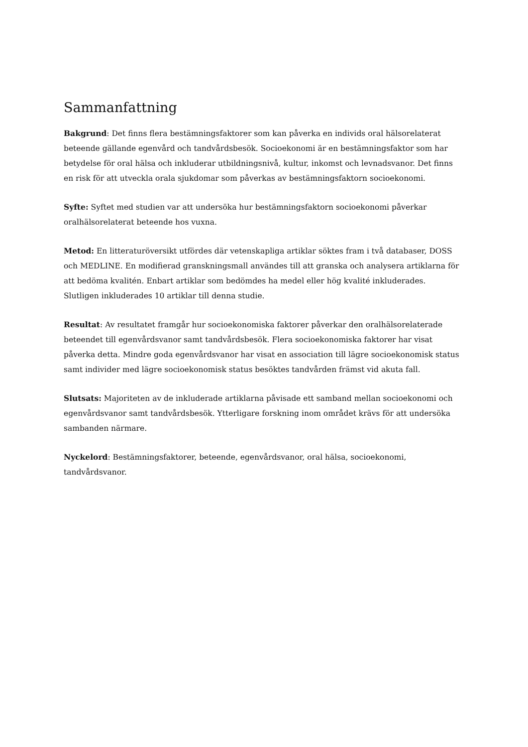Sammanfattning
Bakgrund: Det finns flera bestämningsfaktorer som kan påverka en individs oral hälsorelaterat beteende gällande egenvård och tandvårdsbesök. Socioekonomi är en bestämningsfaktor som har betydelse för oral hälsa och inkluderar utbildningsnivå, kultur, inkomst och levnadsvanor. Det finns en risk för att utveckla orala sjukdomar som påverkas av bestämningsfaktorn socioekonomi.
Syfte: Syftet med studien var att undersöka hur bestämningsfaktorn socioekonomi påverkar oralhälsorelaterat beteende hos vuxna.
Metod: En litteraturöversikt utfördes där vetenskapliga artiklar söktes fram i två databaser, DOSS och MEDLINE. En modifierad granskningsmall användes till att granska och analysera artiklarna för att bedöma kvalitén. Enbart artiklar som bedömdes ha medel eller hög kvalité inkluderades. Slutligen inkluderades 10 artiklar till denna studie.
Resultat: Av resultatet framgår hur socioekonomiska faktorer påverkar den oralhälsorelaterade beteendet till egenvårdsvanor samt tandvårdsbesök. Flera socioekonomiska faktorer har visat påverka detta. Mindre goda egenvårdsvanor har visat en association till lägre socioekonomisk status samt individer med lägre socioekonomisk status besöktes tandvården främst vid akuta fall.
Slutsats: Majoriteten av de inkluderade artiklarna påvisade ett samband mellan socioekonomi och egenvårdsvanor samt tandvårdsbesök. Ytterligare forskning inom området krävs för att undersöka sambanden närmare.
Nyckelord: Bestämningsfaktorer, beteende, egenvårdsvanor, oral hälsa, socioekonomi, tandvårdsvanor.